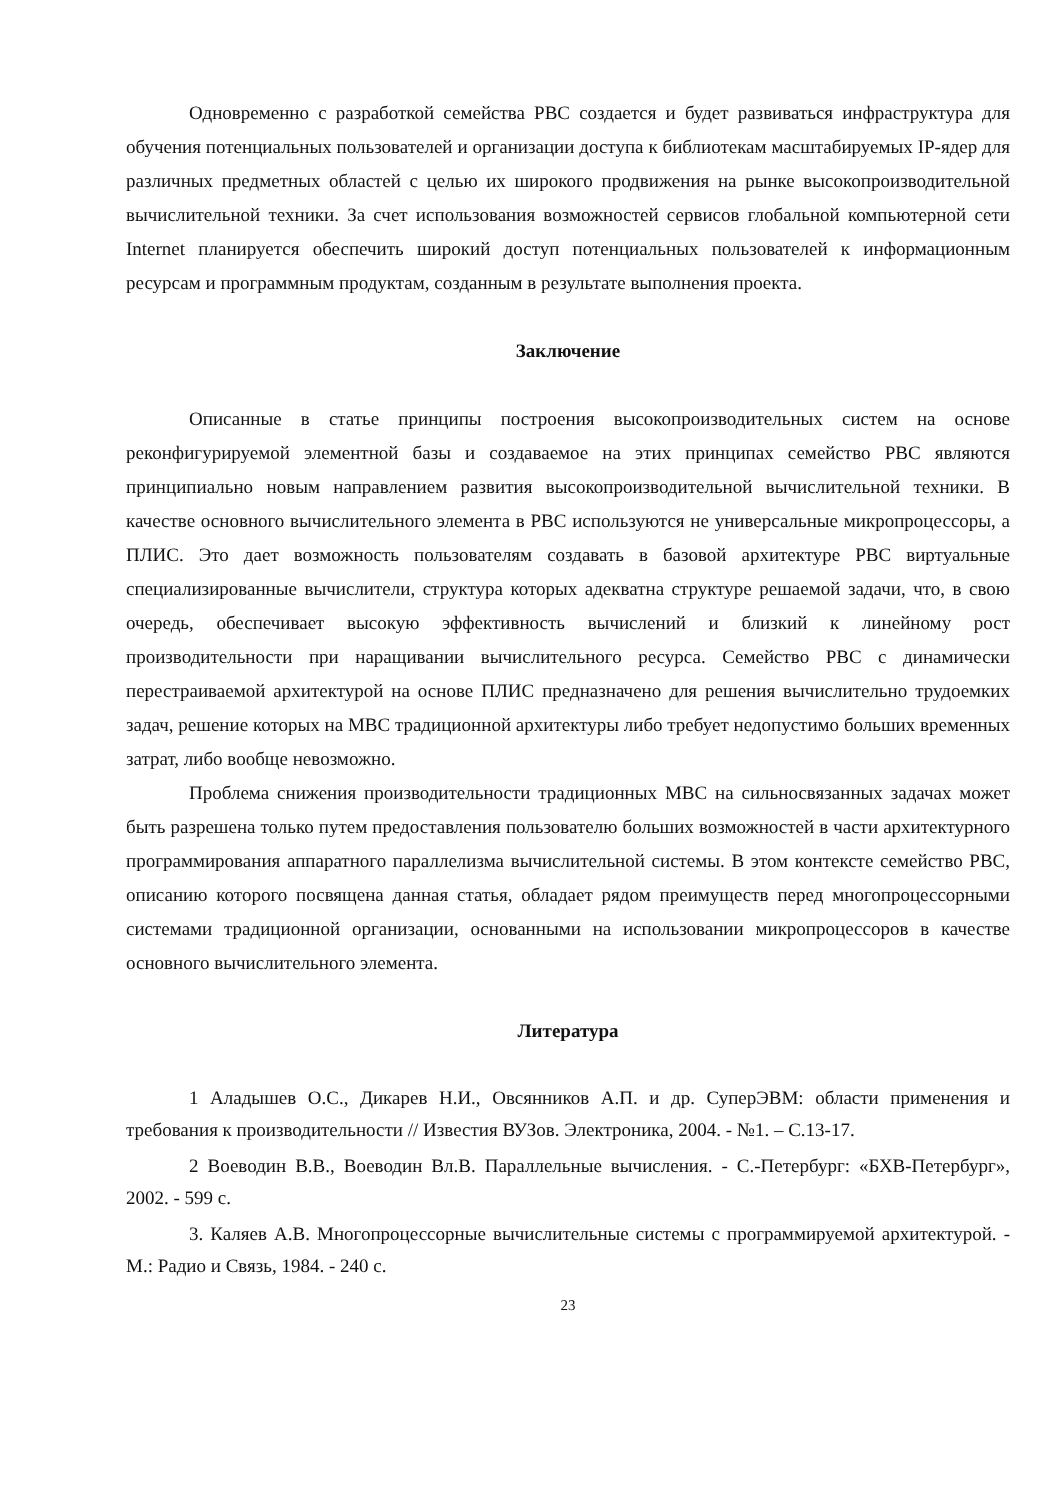Одновременно с разработкой семейства РВС создается и будет развиваться инфраструктура для обучения потенциальных пользователей и организации доступа к библиотекам масштабируемых IP-ядер для различных предметных областей с целью их широкого продвижения на рынке высокопроизводительной вычислительной техники. За счет использования возможностей сервисов глобальной компьютерной сети Internet планируется обеспечить широкий доступ потенциальных пользователей к информационным ресурсам и программным продуктам, созданным в результате выполнения проекта.
Заключение
Описанные в статье принципы построения высокопроизводительных систем на основе реконфигурируемой элементной базы и создаваемое на этих принципах семейство РВС являются принципиально новым направлением развития высокопроизводительной вычислительной техники. В качестве основного вычислительного элемента в РВС используются не универсальные микропроцессоры, а ПЛИС. Это дает возможность пользователям создавать в базовой архитектуре РВС виртуальные специализированные вычислители, структура которых адекватна структуре решаемой задачи, что, в свою очередь, обеспечивает высокую эффективность вычислений и близкий к линейному рост производительности при наращивании вычислительного ресурса. Семейство РВС с динамически перестраиваемой архитектурой на основе ПЛИС предназначено для решения вычислительно трудоемких задач, решение которых на МВС традиционной архитектуры либо требует недопустимо больших временных затрат, либо вообще невозможно.
Проблема снижения производительности традиционных МВС на сильносвязанных задачах может быть разрешена только путем предоставления пользователю больших возможностей в части архитектурного программирования аппаратного параллелизма вычислительной системы. В этом контексте семейство РВС, описанию которого посвящена данная статья, обладает рядом преимуществ перед многопроцессорными системами традиционной организации, основанными на использовании микропроцессоров в качестве основного вычислительного элемента.
Литература
1 Аладышев О.С., Дикарев Н.И., Овсянников А.П. и др. СуперЭВМ: области применения и требования к производительности // Известия ВУЗов. Электроника, 2004. - №1. – С.13-17.
2 Воеводин В.В., Воеводин Вл.В. Параллельные вычисления. - С.-Петербург: «БХВ-Петербург», 2002. - 599 с.
3. Каляев А.В. Многопроцессорные вычислительные системы с программируемой архитектурой. - М.: Радио и Связь, 1984. - 240 с.
23